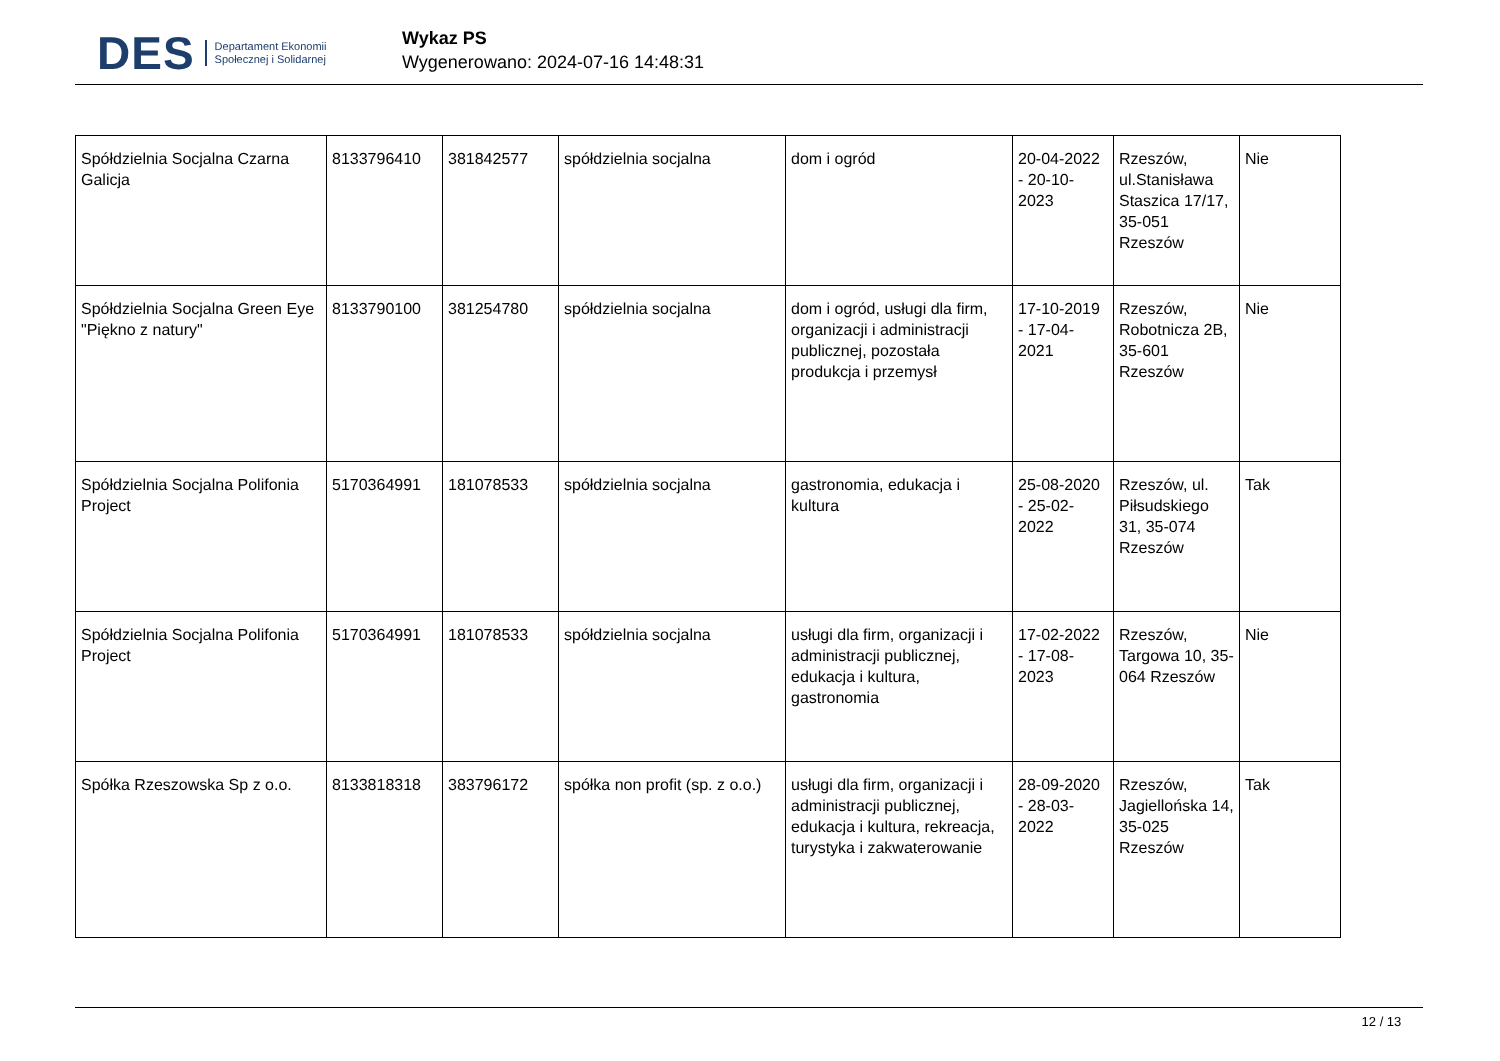DES Departament Ekonomii
Społecznej i Solidarnej
Wykaz PS
Wygenerowano: 2024-07-16 14:48:31
| Spółdzielnia Socjalna Czarna Galicja | 8133796410 | 381842577 | spółdzielnia socjalna | dom i ogród | 20-04-2022 - 20-10-2023 | Rzeszów, ul.Stanisława Staszica 17/17, 35-051 Rzeszów | Nie |
| Spółdzielnia Socjalna Green Eye "Piękno z natury" | 8133790100 | 381254780 | spółdzielnia socjalna | dom i ogród, usługi dla firm, organizacji i administracji publicznej, pozostała produkcja i przemysł | 17-10-2019 - 17-04-2021 | Rzeszów, Robotnicza 2B, 35-601 Rzeszów | Nie |
| Spółdzielnia Socjalna Polifonia Project | 5170364991 | 181078533 | spółdzielnia socjalna | gastronomia, edukacja i kultura | 25-08-2020 - 25-02-2022 | Rzeszów, ul. Piłsudskiego 31, 35-074 Rzeszów | Tak |
| Spółdzielnia Socjalna Polifonia Project | 5170364991 | 181078533 | spółdzielnia socjalna | usługi dla firm, organizacji i administracji publicznej, edukacja i kultura, gastronomia | 17-02-2022 - 17-08-2023 | Rzeszów, Targowa 10, 35-064 Rzeszów | Nie |
| Spółka Rzeszowska Sp z o.o. | 8133818318 | 383796172 | spółka non profit (sp. z o.o.) | usługi dla firm, organizacji i administracji publicznej, edukacja i kultura, rekreacja, turystyka i zakwaterowanie | 28-09-2020 - 28-03-2022 | Rzeszów, Jagiellońska 14, 35-025 Rzeszów | Tak |
12 / 13